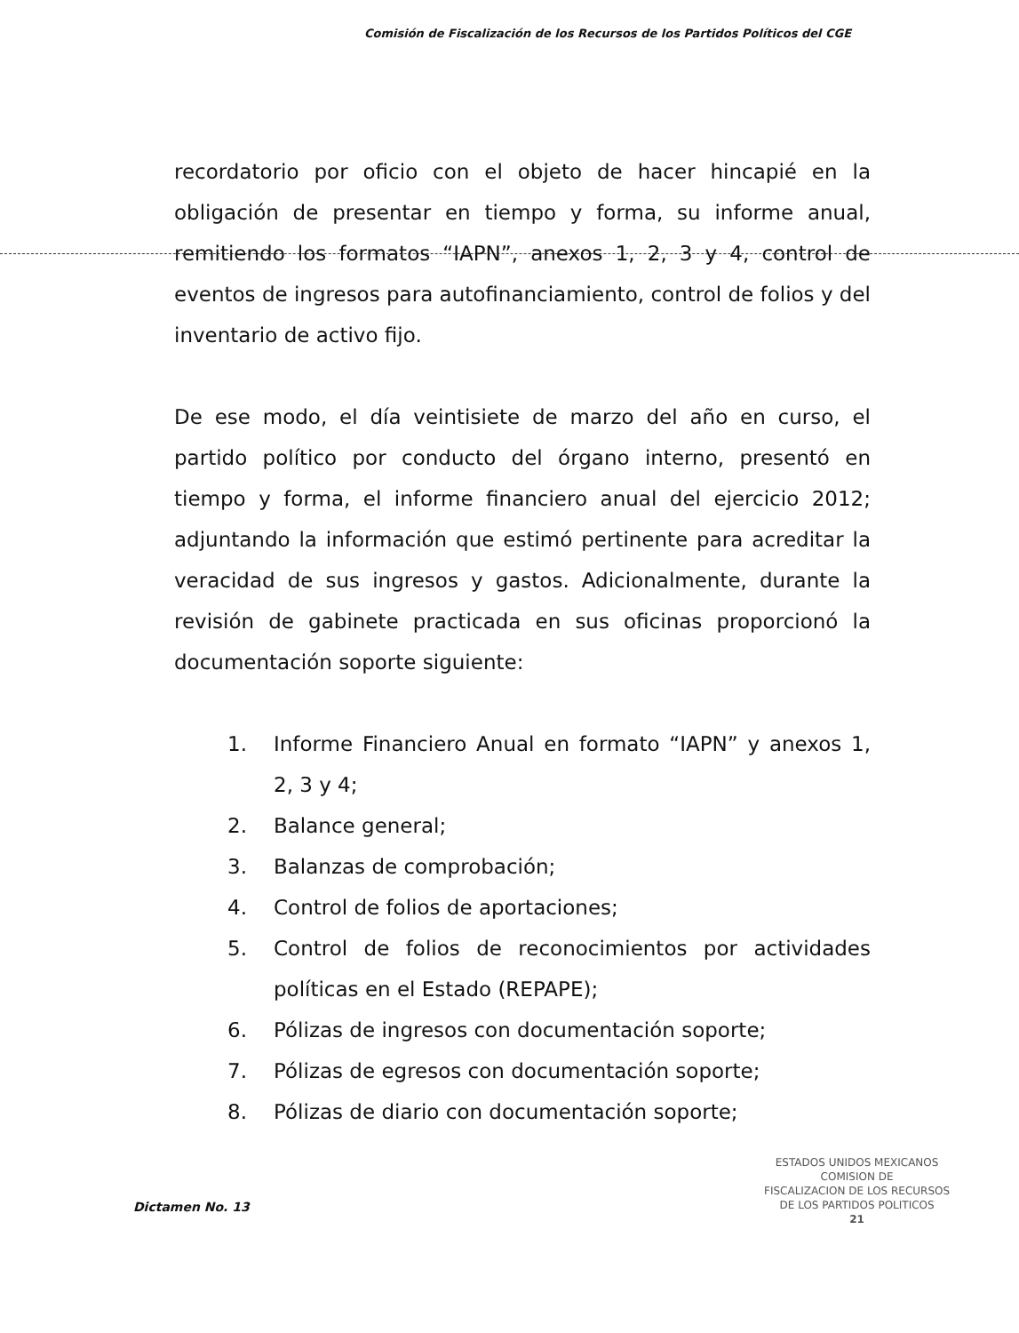Comisión de Fiscalización de los Recursos de los Partidos Políticos del CGE
recordatorio por oficio con el objeto de hacer hincapié en la obligación de presentar en tiempo y forma, su informe anual, remitiendo los formatos “IAPN”, anexos 1, 2, 3 y 4, control de eventos de ingresos para autofinanciamiento, control de folios y del inventario de activo fijo.
De ese modo, el día veintisiete de marzo del año en curso, el partido político por conducto del órgano interno, presentó en tiempo y forma, el informe financiero anual del ejercicio 2012; adjuntando la información que estimó pertinente para acreditar la veracidad de sus ingresos y gastos. Adicionalmente, durante la revisión de gabinete practicada en sus oficinas proporcionó la documentación soporte siguiente:
1. Informe Financiero Anual en formato “IAPN” y anexos 1, 2, 3 y 4;
2. Balance general;
3. Balanzas de comprobación;
4. Control de folios de aportaciones;
5. Control de folios de reconocimientos por actividades políticas en el Estado (REPAPE);
6. Pólizas de ingresos con documentación soporte;
7. Pólizas de egresos con documentación soporte;
8. Pólizas de diario con documentación soporte;
ESTADOS UNIDOS MEXICANOS
COMISION DE
FISCALIZACION DE LOS RECURSOS
DE LOS PARTIDOS POLITICOS
21
Dictamen No. 13